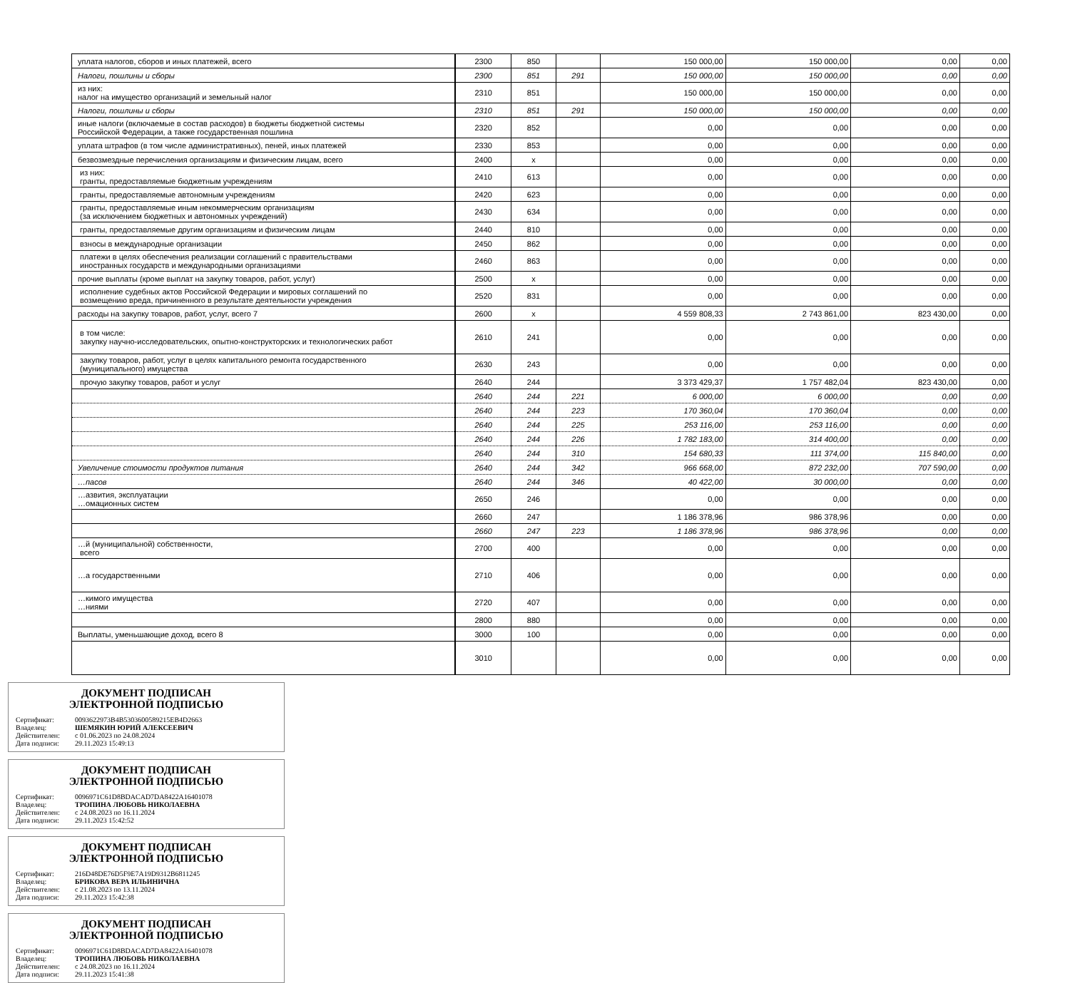| уплата налогов, сборов и иных платежей, всего | 2300 | 850 | | 150 000,00 | 150 000,00 | 0,00 | 0,00 |
| Налоги, пошлины и сборы | 2300 | 851 | 291 | 150 000,00 | 150 000,00 | 0,00 | 0,00 |
| из них: налог на имущество организаций и земельный налог | 2310 | 851 | | 150 000,00 | 150 000,00 | 0,00 | 0,00 |
| Налоги, пошлины и сборы | 2310 | 851 | 291 | 150 000,00 | 150 000,00 | 0,00 | 0,00 |
| иные налоги (включаемые в состав расходов) в бюджеты бюджетной системы Российской Федерации, а также государственная пошлина | 2320 | 852 | | 0,00 | 0,00 | 0,00 | 0,00 |
| уплата штрафов (в том числе административных), пеней, иных платежей | 2330 | 853 | | 0,00 | 0,00 | 0,00 | 0,00 |
| безвозмездные перечисления организациям и физическим лицам, всего | 2400 | х | | 0,00 | 0,00 | 0,00 | 0,00 |
| из них: гранты, предоставляемые бюджетным учреждениям | 2410 | 613 | | 0,00 | 0,00 | 0,00 | 0,00 |
| гранты, предоставляемые автономным учреждениям | 2420 | 623 | | 0,00 | 0,00 | 0,00 | 0,00 |
| гранты, предоставляемые иным некоммерческим организациям (за исключением бюджетных и автономных учреждений) | 2430 | 634 | | 0,00 | 0,00 | 0,00 | 0,00 |
| гранты, предоставляемые другим организациям и физическим лицам | 2440 | 810 | | 0,00 | 0,00 | 0,00 | 0,00 |
| взносы в международные организации | 2450 | 862 | | 0,00 | 0,00 | 0,00 | 0,00 |
| платежи в целях обеспечения реализации соглашений с правительствами иностранных государств и международными организациями | 2460 | 863 | | 0,00 | 0,00 | 0,00 | 0,00 |
| прочие выплаты (кроме выплат на закупку товаров, работ, услуг) | 2500 | х | | 0,00 | 0,00 | 0,00 | 0,00 |
| исполнение судебных актов Российской Федерации и мировых соглашений по возмещению вреда, причиненного в результате деятельности учреждения | 2520 | 831 | | 0,00 | 0,00 | 0,00 | 0,00 |
| расходы на закупку товаров, работ, услуг, всего 7 | 2600 | х | | 4 559 808,33 | 2 743 861,00 | 823 430,00 | 0,00 |
| в том числе: закупку научно-исследовательских, опытно-конструкторских и технологических работ | 2610 | 241 | | 0,00 | 0,00 | 0,00 | 0,00 |
| закупку товаров, работ, услуг в целях капитального ремонта государственного (муниципального) имущества | 2630 | 243 | | 0,00 | 0,00 | 0,00 | 0,00 |
| прочую закупку товаров, работ и услуг | 2640 | 244 | | 3 373 429,37 | 1 757 482,04 | 823 430,00 | 0,00 |
| | 2640 | 244 | 221 | 6 000,00 | 6 000,00 | 0,00 | 0,00 |
| | 2640 | 244 | 223 | 170 360,04 | 170 360,04 | 0,00 | 0,00 |
| | 2640 | 244 | 225 | 253 116,00 | 253 116,00 | 0,00 | 0,00 |
| | 2640 | 244 | 226 | 1 782 183,00 | 314 400,00 | 0,00 | 0,00 |
| | 2640 | 244 | 310 | 154 680,33 | 111 374,00 | 115 840,00 | 0,00 |
| Увеличение стоимости продуктов питания | 2640 | 244 | 342 | 966 668,00 | 872 232,00 | 707 590,00 | 0,00 |
| …пасов | 2640 | 244 | 346 | 40 422,00 | 30 000,00 | 0,00 | 0,00 |
| …азвития, эксплуатации …омационных систем | 2650 | 246 | | 0,00 | 0,00 | 0,00 | 0,00 |
| | 2660 | 247 | | 1 186 378,96 | 986 378,96 | 0,00 | 0,00 |
| | 2660 | 247 | 223 | 1 186 378,96 | 986 378,96 | 0,00 | 0,00 |
| …й (муниципальной) собственности, всего | 2700 | 400 | | 0,00 | 0,00 | 0,00 | 0,00 |
| …а государственными | 2710 | 406 | | 0,00 | 0,00 | 0,00 | 0,00 |
| …кимого имущества …ниями | 2720 | 407 | | 0,00 | 0,00 | 0,00 | 0,00 |
| | 2800 | 880 | | 0,00 | 0,00 | 0,00 | 0,00 |
| Выплаты, уменьшающие доход, всего 8 | 3000 | 100 | | 0,00 | 0,00 | 0,00 | 0,00 |
| | 3010 | | | 0,00 | 0,00 | 0,00 | 0,00 |
ДОКУМЕНТ ПОДПИСАН
ЭЛЕКТРОННОЙ ПОДПИСЬЮ
Сертификат: 0093622973B4B5303600589215EB4D2663
Владелец: ШЕМЯКИН ЮРИЙ АЛЕКСЕЕВИЧ
Действителен: с 01.06.2023 по 24.08.2024
Дата подписи: 29.11.2023 15:49:13
ДОКУМЕНТ ПОДПИСАН
ЭЛЕКТРОННОЙ ПОДПИСЬЮ
Сертификат: 0096971C61D8BDACAD7DA8422A16401078
Владелец: ТРОПИНА ЛЮБОВЬ НИКОЛАЕВНА
Действителен: с 24.08.2023 по 16.11.2024
Дата подписи: 29.11.2023 15:42:52
ДОКУМЕНТ ПОДПИСАН
ЭЛЕКТРОННОЙ ПОДПИСЬЮ
Сертификат: 216D48DE76D5F9E7A19D9312B6811245
Владелец: БРИКОВА ВЕРА ИЛЬИНИЧНА
Действителен: с 21.08.2023 по 13.11.2024
Дата подписи: 29.11.2023 15:42:38
ДОКУМЕНТ ПОДПИСАН
ЭЛЕКТРОННОЙ ПОДПИСЬЮ
Сертификат: 0096971C61D8BDACAD7DA8422A16401078
Владелец: ТРОПИНА ЛЮБОВЬ НИКОЛАЕВНА
Действителен: с 24.08.2023 по 16.11.2024
Дата подписи: 29.11.2023 15:41:38